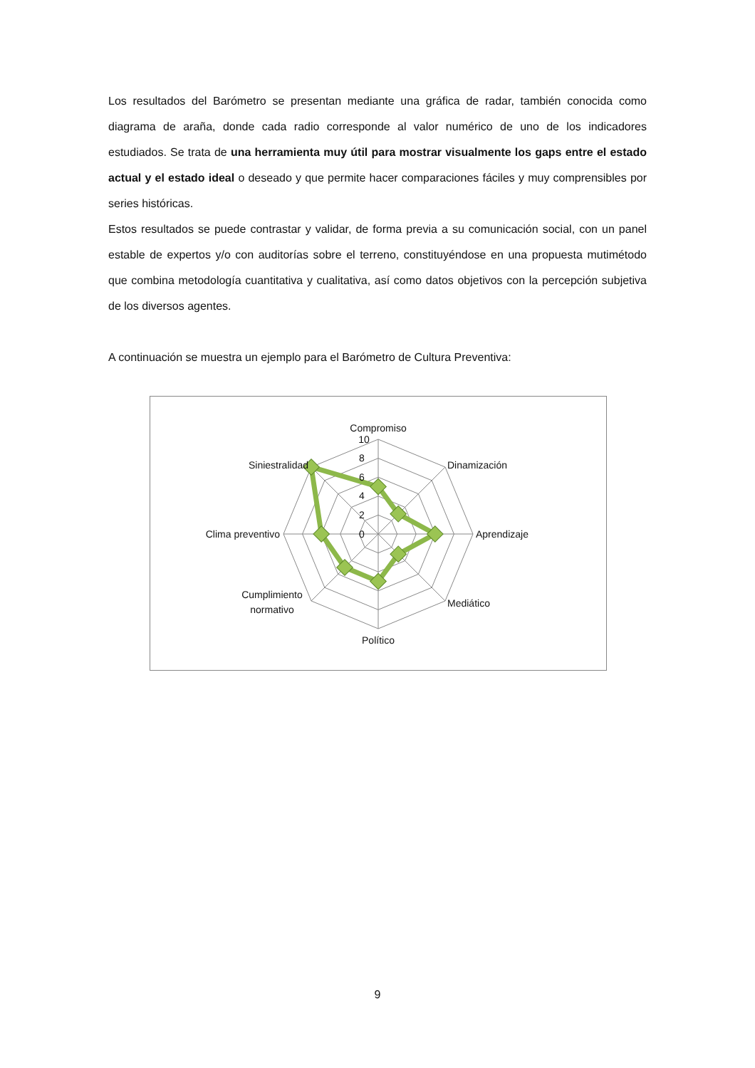Los resultados del Barómetro se presentan mediante una gráfica de radar, también conocida como diagrama de araña, donde cada radio corresponde al valor numérico de uno de los indicadores estudiados. Se trata de una herramienta muy útil para mostrar visualmente los gaps entre el estado actual y el estado ideal o deseado y que permite hacer comparaciones fáciles y muy comprensibles por series históricas.
Estos resultados se puede contrastar y validar, de forma previa a su comunicación social, con un panel estable de expertos y/o con auditorías sobre el terreno, constituyéndose en una propuesta mutimétodo que combina metodología cuantitativa y cualitativa, así como datos objetivos con la percepción subjetiva de los diversos agentes.
A continuación se muestra un ejemplo para el Barómetro de Cultura Preventiva:
Compromiso
10
8
6
4
2
0
Dinamización
Aprendizaje
Mediático
Político
Cumplimiento
normativo
Clima preventivo
Siniestralidad
9